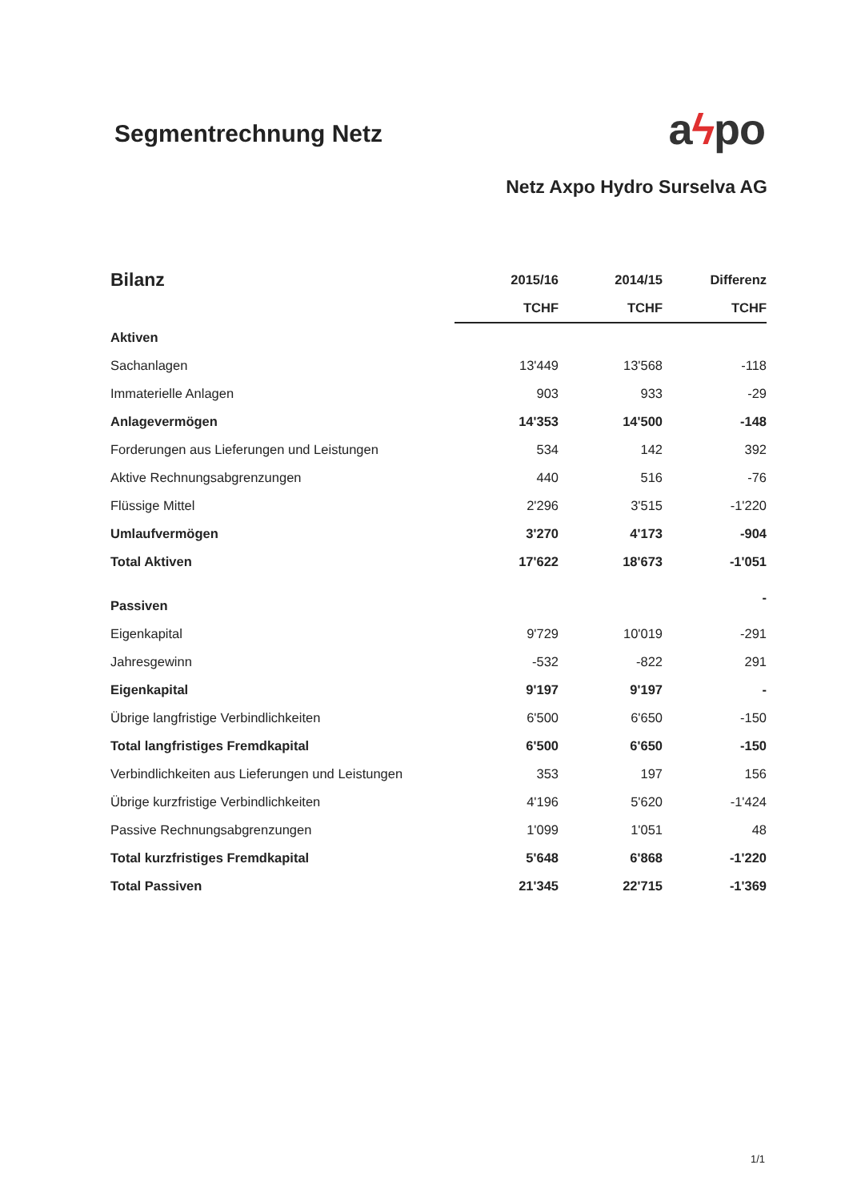Segmentrechnung Netz
aϟpo
Netz Axpo Hydro Surselva AG
| Bilanz | 2015/16 | 2014/15 | Differenz |
| --- | --- | --- | --- |
| | TCHF | TCHF | TCHF |
| Aktiven | | | |
| Sachanlagen | 13'449 | 13'568 | -118 |
| Immaterielle Anlagen | 903 | 933 | -29 |
| Anlagevermögen | 14'353 | 14'500 | -148 |
| Forderungen aus Lieferungen und Leistungen | 534 | 142 | 392 |
| Aktive Rechnungsabgrenzungen | 440 | 516 | -76 |
| Flüssige Mittel | 2'296 | 3'515 | -1'220 |
| Umlaufvermögen | 3'270 | 4'173 | -904 |
| Total Aktiven | 17'622 | 18'673 | -1'051 |
| Passiven | | | - |
| Eigenkapital | 9'729 | 10'019 | -291 |
| Jahresgewinn | -532 | -822 | 291 |
| Eigenkapital | 9'197 | 9'197 | - |
| Übrige langfristige Verbindlichkeiten | 6'500 | 6'650 | -150 |
| Total langfristiges Fremdkapital | 6'500 | 6'650 | -150 |
| Verbindlichkeiten aus Lieferungen und Leistungen | 353 | 197 | 156 |
| Übrige kurzfristige Verbindlichkeiten | 4'196 | 5'620 | -1'424 |
| Passive Rechnungsabgrenzungen | 1'099 | 1'051 | 48 |
| Total kurzfristiges Fremdkapital | 5'648 | 6'868 | -1'220 |
| Total Passiven | 21'345 | 22'715 | -1'369 |
1/1